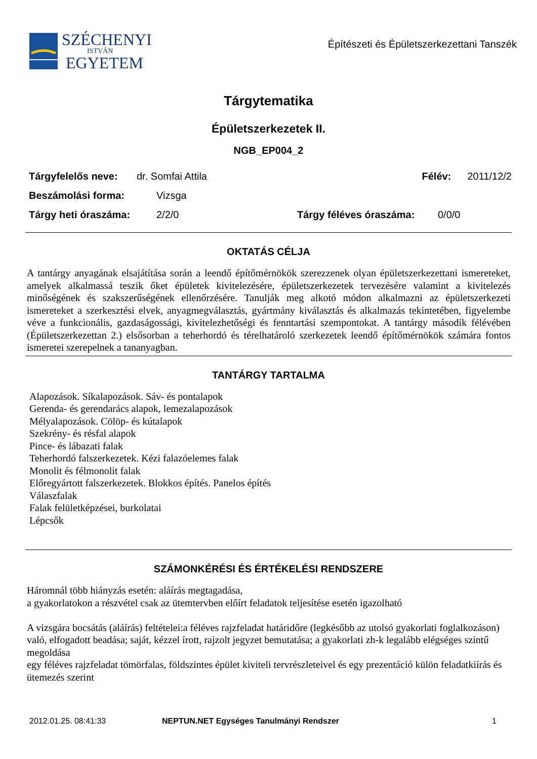SZÉCHENYI
ISTVÁN
EGYETEM
Építészeti és Épületszerkezettani Tanszék
Tárgytematika
Épületszerkezetek II.
NGB_EP004_2
Tárgyfelelős neve: dr. Somfai Attila Félév: 2011/12/2
Beszámolási forma: Vizsga
Tárgy heti óraszáma: 2/2/0 Tárgy féléves óraszáma: 0/0/0
OKTATÁS CÉLJA
A tantárgy anyagának elsajátítása során a leendő építőmérnökök szerezzenek olyan épületszerkezettani ismereteket, amelyek alkalmassá teszik őket épületek kivitelezésére, épületszerkezetek tervezésére valamint a kivitelezés minőségének és szakszerűségének ellenőrzésére. Tanulják meg alkotó módon alkalmazni az épületszerkezeti ismereteket a szerkesztési elvek, anyagmegválasztás, gyártmány kiválasztás és alkalmazás tekintetében, figyelembe véve a funkcionális, gazdaságossági, kivitelezhetőségi és fenntartási szempontokat. A tantárgy második félévében (Épületszerkezettan 2.) elsősorban a teherhordó és térelhatároló szerkezetek leendő építőmérnökök számára fontos ismeretei szerepelnek a tananyagban.
TANTÁRGY TARTALMA
Alapozások. Síkalapozások. Sáv- és pontalapok
Gerenda- és gerendarács alapok, lemezalapozások
Mélyalapozások. Cölöp- és kútalapok
Szekrény- és résfal alapok
Pince- és lábazati falak
Teherhordó falszerkezetek. Kézi falazóelemes falak
Monolit és félmonolit falak
Előregyártott falszerkezetek. Blokkos építés. Panelos építés
Válaszfalak
Falak felületképzései, burkolatai
Lépcsők
SZÁMONKÉRÉSI ÉS ÉRTÉKELÉSI RENDSZERE
Háromnál több hiányzás esetén: aláírás megtagadása,
a gyakorlatokon a részvétel csak az ütemtervben előírt feladatok teljesítése esetén igazolható
A vizsgára bocsátás (aláírás) feltételei:a féléves rajzfeladat határidőre (legkésőbb az utolsó gyakorlati foglalkozáson) való, elfogadott beadása; saját, kézzel írott, rajzolt jegyzet bemutatása; a gyakorlati zh-k legalább elégséges szintű megoldása
egy féléves rajzfeladat tömörfalas, földszintes épület kiviteli tervrészleteivel és egy prezentáció külön feladatkiírás és ütemezés szerint
2012.01.25. 08:41:33 NEPTUN.NET Egységes Tanulmányi Rendszer 1